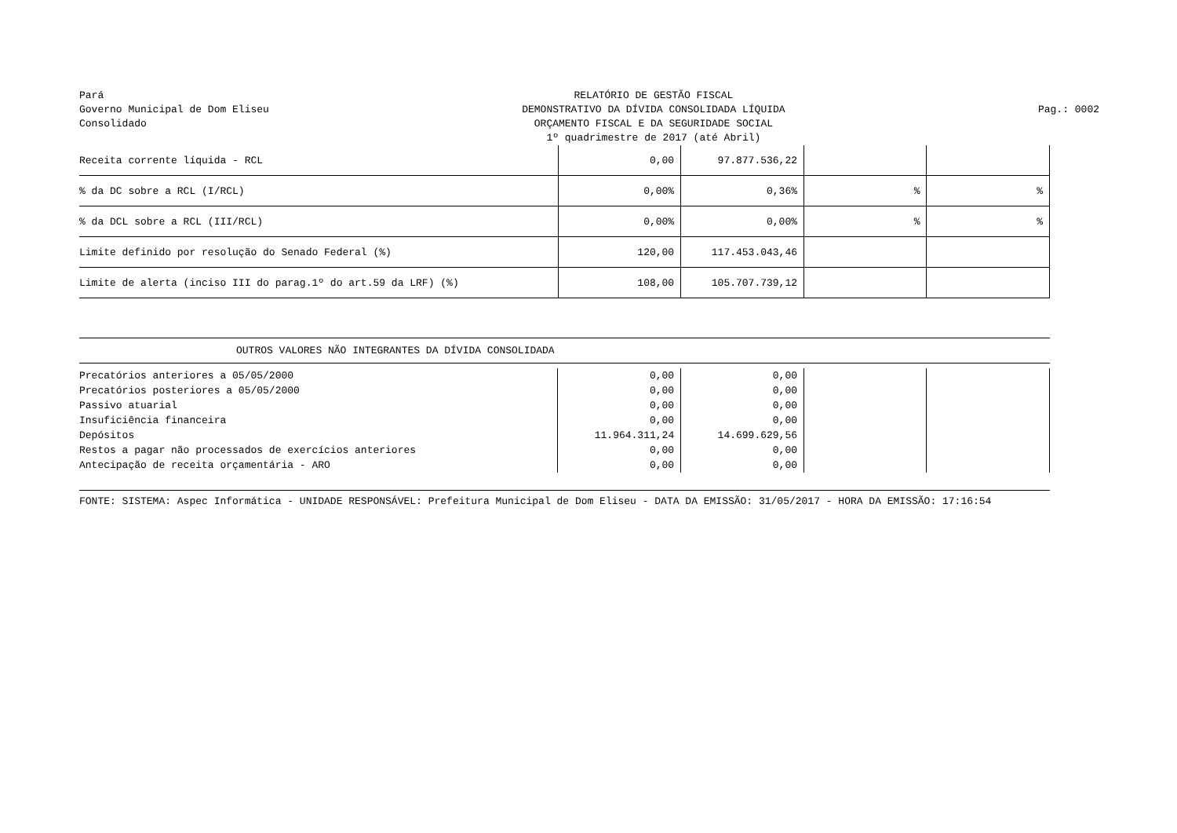Pará
Governo Municipal de Dom Eliseu
Consolidado
RELATÓRIO DE GESTÃO FISCAL
DEMONSTRATIVO DA DÍVIDA CONSOLIDADA LÍQUIDA
ORÇAMENTO FISCAL E DA SEGURIDADE SOCIAL
1º quadrimestre de 2017 (até Abril)
Pag.: 0002
| Receita corrente líquida - RCL | 0,00 | 97.877.536,22 | | |
| % da DC sobre a RCL (I/RCL) | 0,00% | 0,36% | % | % |
| % da DCL sobre a RCL (III/RCL) | 0,00% | 0,00% | % | % |
| Limite definido por resolução do Senado Federal (%) | 120,00 | 117.453.043,46 | | |
| Limite de alerta (inciso III do parag.1º do art.59 da LRF) (%) | 108,00 | 105.707.739,12 | | |
OUTROS VALORES NÃO INTEGRANTES DA DÍVIDA CONSOLIDADA
| Precatórios anteriores a 05/05/2000 | 0,00 | 0,00 | | |
| Precatórios posteriores a 05/05/2000 | 0,00 | 0,00 | | |
| Passivo atuarial | 0,00 | 0,00 | | |
| Insuficiência financeira | 0,00 | 0,00 | | |
| Depósitos | 11.964.311,24 | 14.699.629,56 | | |
| Restos a pagar não processados de exercícios anteriores | 0,00 | 0,00 | | |
| Antecipação de receita orçamentária - ARO | 0,00 | 0,00 | | |
FONTE: SISTEMA: Aspec Informática - UNIDADE RESPONSÁVEL: Prefeitura Municipal de Dom Eliseu - DATA DA EMISSÃO: 31/05/2017 - HORA DA EMISSÃO: 17:16:54